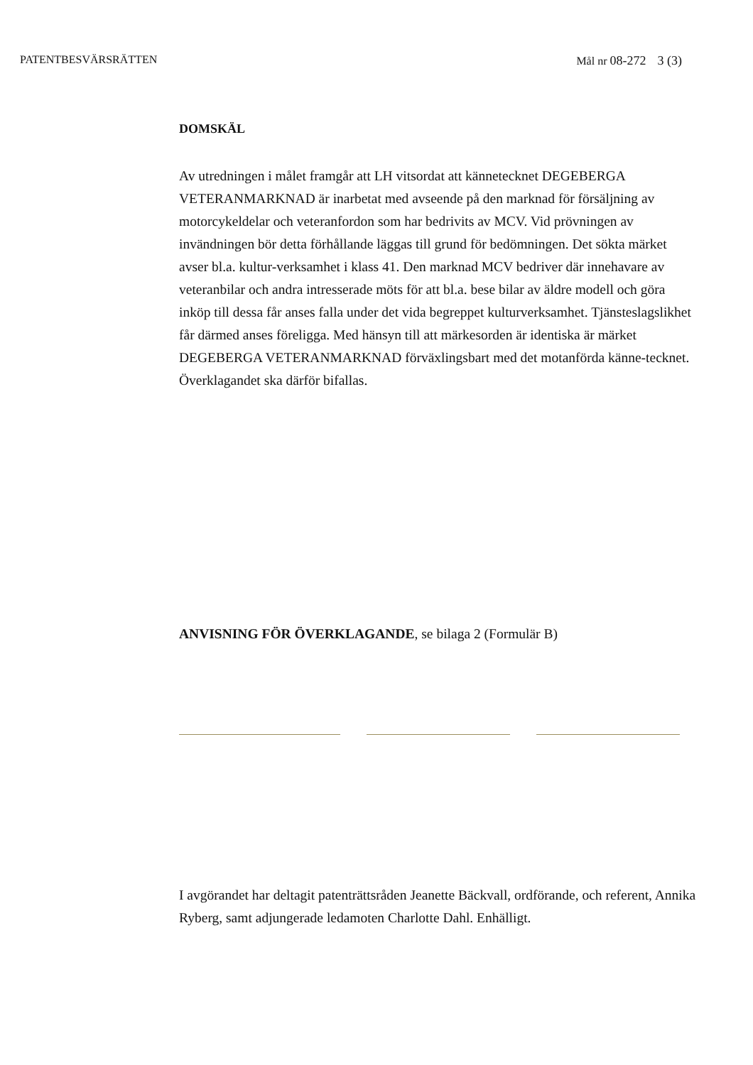PATENTBESVÄRSRÄTTEN Mål nr 08-272 3 (3)
DOMSKÄL
Av utredningen i målet framgår att LH vitsordat att kännetecknet DEGEBERGA VETERANMARKNAD är inarbetat med avseende på den marknad för försäljning av motorcykeldelar och veteranfordon som har bedrivits av MCV. Vid prövningen av invändningen bör detta förhållande läggas till grund för bedömningen. Det sökta märket avser bl.a. kultur-verksamhet i klass 41. Den marknad MCV bedriver där innehavare av veteranbilar och andra intresserade möts för att bl.a. bese bilar av äldre modell och göra inköp till dessa får anses falla under det vida begreppet kulturverksamhet. Tjänsteslagslikhet får därmed anses föreligga. Med hänsyn till att märkesorden är identiska är märket DEGEBERGA VETERANMARKNAD förväxlingsbart med det motanförda känne-tecknet. Överklagandet ska därför bifallas.
ANVISNING FÖR ÖVERKLAGANDE, se bilaga 2 (Formulär B)
I avgörandet har deltagit patenträttsråden Jeanette Bäckvall, ordförande, och referent, Annika Ryberg, samt adjungerade ledamoten Charlotte Dahl. Enhälligt.